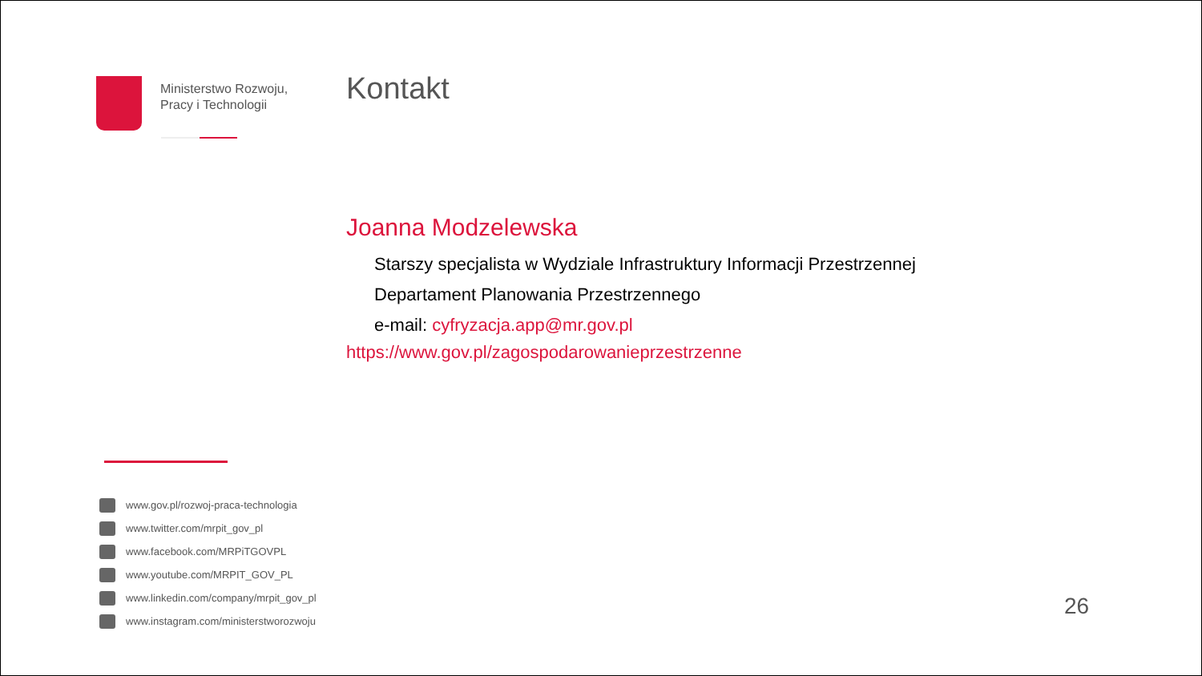Ministerstwo Rozwoju,
Pracy i Technologii
Kontakt
Joanna Modzelewska
Starszy specjalista w Wydziale Infrastruktury Informacji Przestrzennej
Departament Planowania Przestrzennego
e-mail: cyfryzacja.app@mr.gov.pl
https://www.gov.pl/zagospodarowanieprzestrzenne
www.gov.pl/rozwoj-praca-technologia
www.twitter.com/mrpit_gov_pl
www.facebook.com/MRPiTGOVPL
www.youtube.com/MRPIT_GOV_PL
www.linkedin.com/company/mrpit_gov_pl
www.instagram.com/ministerstworozwoju
26